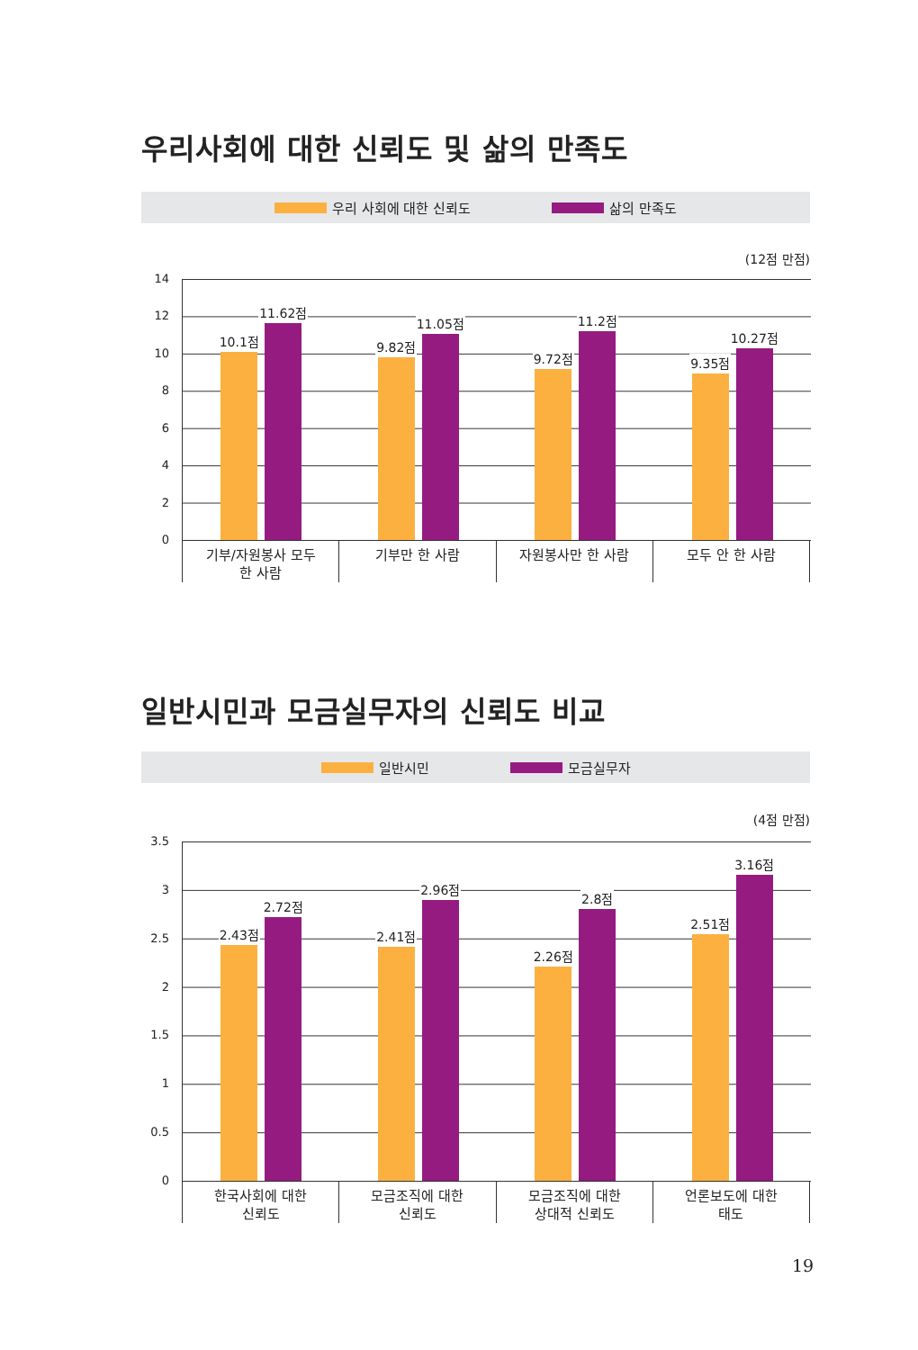우리사회에 대한 신뢰도 및 삶의 만족도
우리 사회에 대한 신뢰도 삶의 만족도
(12점 만점)
14
12
10
8
6
4
2
0
10.1점
11.62점
9.82점
11.05점
9.72점
11.2점
9.35점
10.27점
기부/자원봉사 모두
한 사람
기부만 한 사람 자원봉사만 한 사람 모두 안 한 사람
일반시민과 모금실무자의 신뢰도 비교
일반시민 모금실무자
(4점 만점)
3.5
3
2.5
2
1.5
1
0.5
0
2.43점
2.72점
2.41점
2.96점
2.26점
2.8점
2.51점
3.16점
한국사회에 대한
신뢰도
모금조직에 대한
신뢰도
모금조직에 대한
상대적 신뢰도
언론보도에 대한
태도
19